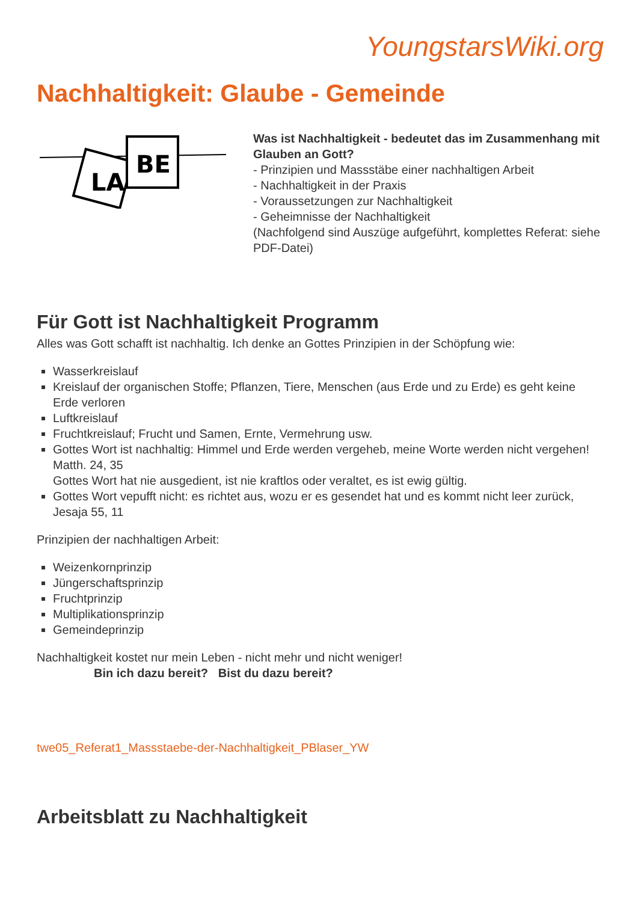YoungstarsWiki.org
Nachhaltigkeit: Glaube - Gemeinde
LA
BE
Was ist Nachhaltigkeit - bedeutet das im Zusammenhang mit Glauben an Gott?
- Prinzipien und Massstäbe einer nachhaltigen Arbeit
- Nachhaltigkeit in der Praxis
- Voraussetzungen zur Nachhaltigkeit
- Geheimnisse der Nachhaltigkeit
(Nachfolgend sind Auszüge aufgeführt, komplettes Referat: siehe PDF-Datei)
Für Gott ist Nachhaltigkeit Programm
Alles was Gott schafft ist nachhaltig. Ich denke an Gottes Prinzipien in der Schöpfung wie:
Wasserkreislauf
Kreislauf der organischen Stoffe; Pflanzen, Tiere, Menschen (aus Erde und zu Erde) es geht keine Erde verloren
Luftkreislauf
Fruchtkreislauf; Frucht und Samen, Ernte, Vermehrung usw.
Gottes Wort ist nachhaltig: Himmel und Erde werden vergeheb, meine Worte werden nicht vergehen! Matth. 24, 35
Gottes Wort hat nie ausgedient, ist nie kraftlos oder veraltet, es ist ewig gültig.
Gottes Wort vepufft nicht: es richtet aus, wozu er es gesendet hat und es kommt nicht leer zurück, Jesaja 55, 11
Prinzipien der nachhaltigen Arbeit:
Weizenkornprinzip
Jüngerschaftsprinzip
Fruchtprinzip
Multiplikationsprinzip
Gemeindeprinzip
Nachhaltigkeit kostet nur mein Leben - nicht mehr und nicht weniger!
Bin ich dazu bereit? Bist du dazu bereit?
twe05_Referat1_Massstaebe-der-Nachhaltigkeit_PBlaser_YW
Arbeitsblatt zu Nachhaltigkeit